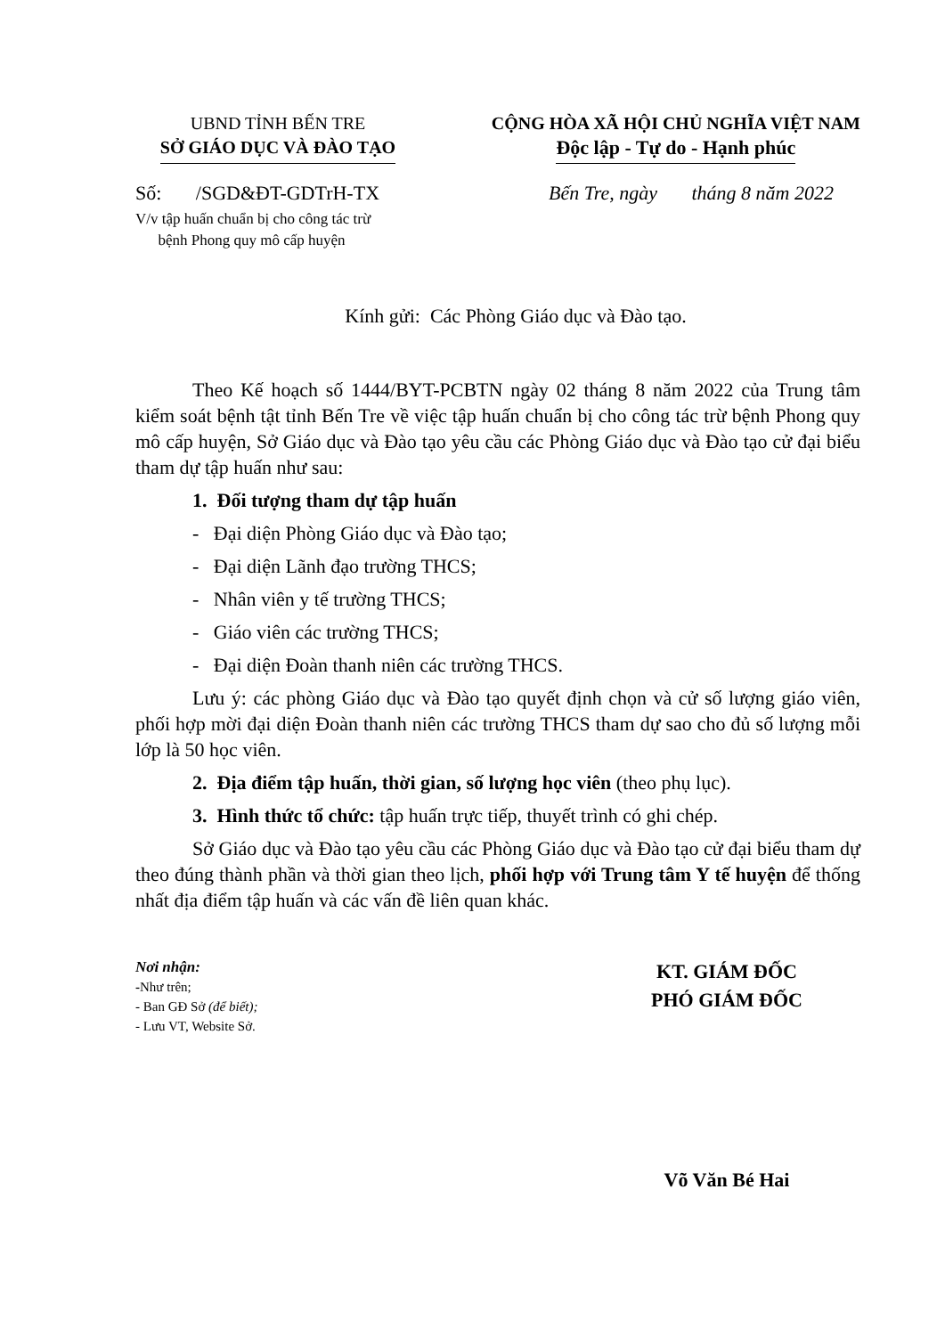UBND TỈNH BẾN TRE
SỞ GIÁO DỤC VÀ ĐÀO TẠO
CỘNG HÒA XÃ HỘI CHỦ NGHĨA VIỆT NAM
Độc lập - Tự do - Hạnh phúc
Số: /SGD&ĐT-GDTrH-TX Bến Tre, ngày tháng 8 năm 2022
V/v tập huấn chuẩn bị cho công tác trừ
bệnh Phong quy mô cấp huyện
Kính gửi: Các Phòng Giáo dục và Đào tạo.
Theo Kế hoạch số 1444/BYT-PCBTN ngày 02 tháng 8 năm 2022 của Trung tâm kiểm soát bệnh tật tỉnh Bến Tre về việc tập huấn chuẩn bị cho công tác trừ bệnh Phong quy mô cấp huyện, Sở Giáo dục và Đào tạo yêu cầu các Phòng Giáo dục và Đào tạo cử đại biểu tham dự tập huấn như sau:
1. Đối tượng tham dự tập huấn
- Đại diện Phòng Giáo dục và Đào tạo;
- Đại diện Lãnh đạo trường THCS;
- Nhân viên y tế trường THCS;
- Giáo viên các trường THCS;
- Đại diện Đoàn thanh niên các trường THCS.
Lưu ý: các phòng Giáo dục và Đào tạo quyết định chọn và cử số lượng giáo viên, phối hợp mời đại diện Đoàn thanh niên các trường THCS tham dự sao cho đủ số lượng mỗi lớp là 50 học viên.
2. Địa điểm tập huấn, thời gian, số lượng học viên (theo phụ lục).
3. Hình thức tổ chức: tập huấn trực tiếp, thuyết trình có ghi chép.
Sở Giáo dục và Đào tạo yêu cầu các Phòng Giáo dục và Đào tạo cử đại biểu tham dự theo đúng thành phần và thời gian theo lịch, phối hợp với Trung tâm Y tế huyện để thống nhất địa điểm tập huấn và các vấn đề liên quan khác.
Nơi nhận:
-Như trên;
- Ban GĐ Sở (để biết);
- Lưu VT, Website Sở.
KT. GIÁM ĐỐC
PHÓ GIÁM ĐỐC
Võ Văn Bé Hai